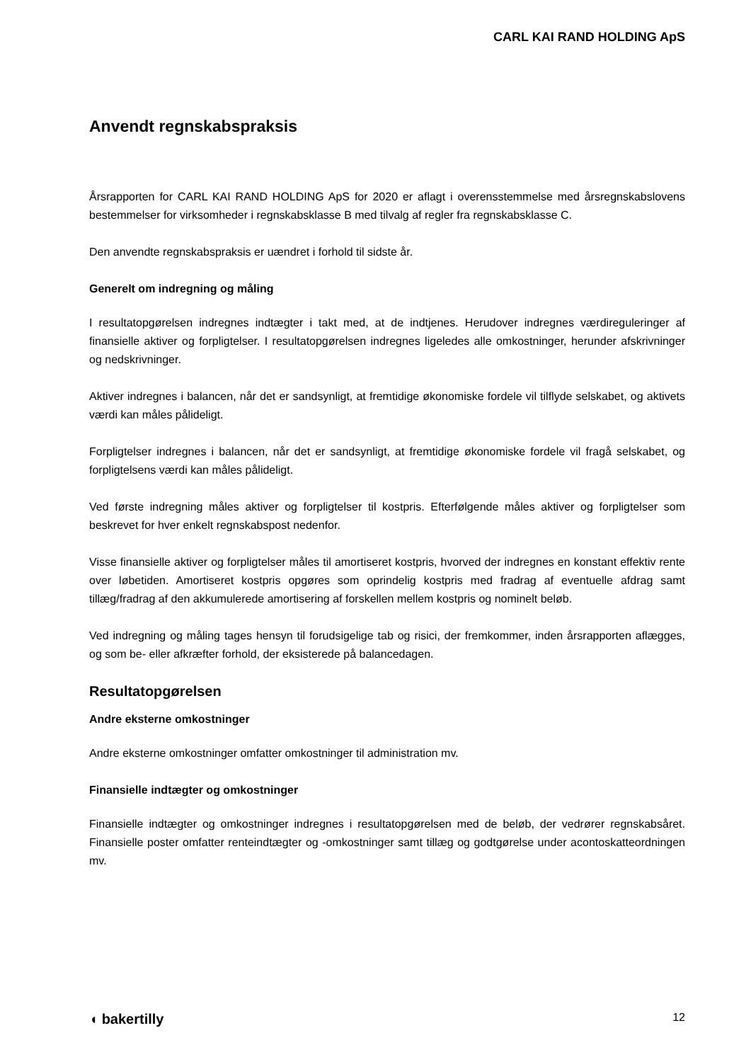CARL KAI RAND HOLDING ApS
Anvendt regnskabspraksis
Årsrapporten for CARL KAI RAND HOLDING ApS for 2020 er aflagt i overensstemmelse med årsregnskabslovens bestemmelser for virksomheder i regnskabsklasse B med tilvalg af regler fra regnskabsklasse C.
Den anvendte regnskabspraksis er uændret i forhold til sidste år.
Generelt om indregning og måling
I resultatopgørelsen indregnes indtægter i takt med, at de indtjenes. Herudover indregnes værdireguleringer af finansielle aktiver og forpligtelser. I resultatopgørelsen indregnes ligeledes alle omkostninger, herunder afskrivninger og nedskrivninger.
Aktiver indregnes i balancen, når det er sandsynligt, at fremtidige økonomiske fordele vil tilflyde selskabet, og aktivets værdi kan måles pålideligt.
Forpligtelser indregnes i balancen, når det er sandsynligt, at fremtidige økonomiske fordele vil fragå selskabet, og forpligtelsens værdi kan måles pålideligt.
Ved første indregning måles aktiver og forpligtelser til kostpris. Efterfølgende måles aktiver og forpligtelser som beskrevet for hver enkelt regnskabspost nedenfor.
Visse finansielle aktiver og forpligtelser måles til amortiseret kostpris, hvorved der indregnes en konstant effektiv rente over løbetiden. Amortiseret kostpris opgøres som oprindelig kostpris med fradrag af eventuelle afdrag samt tillæg/fradrag af den akkumulerede amortisering af forskellen mellem kostpris og nominelt beløb.
Ved indregning og måling tages hensyn til forudsigelige tab og risici, der fremkommer, inden årsrapporten aflægges, og som be- eller afkræfter forhold, der eksisterede på balancedagen.
Resultatopgørelsen
Andre eksterne omkostninger
Andre eksterne omkostninger omfatter omkostninger til administration mv.
Finansielle indtægter og omkostninger
Finansielle indtægter og omkostninger indregnes i resultatopgørelsen med de beløb, der vedrører regnskabsåret. Finansielle poster omfatter renteindtægter og -omkostninger samt tillæg og godtgørelse under acontoskatteordningen mv.
◖ bakertilly 12